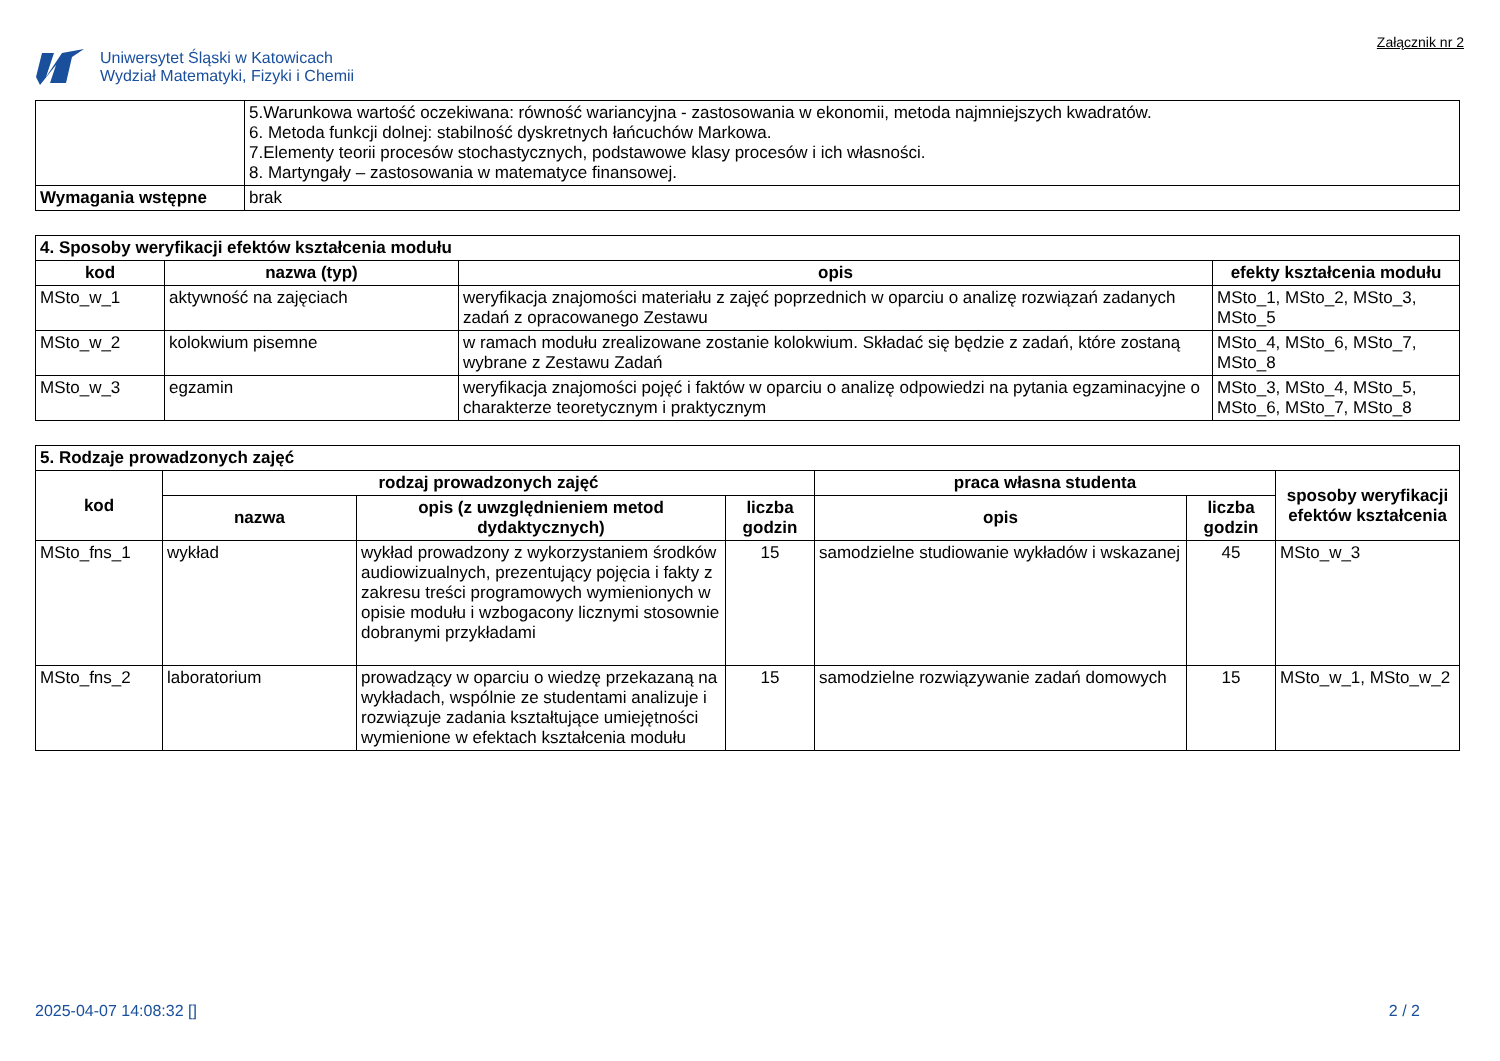Uniwersytet Śląski w Katowicach
Wydział Matematyki, Fizyki i Chemii
Załącznik nr 2
| | 5.Warunkowa wartość oczekiwana: równość wariancyjna - zastosowania w ekonomii, metoda najmniejszych kwadratów. 6. Metoda funkcji dolnej: stabilność dyskretnych łańcuchów Markowa. 7.Elementy teorii procesów stochastycznych, podstawowe klasy procesów i ich własności. 8. Martyngały – zastosowania w matematyce finansowej. |
| Wymagania wstępne | brak |
| 4. Sposoby weryfikacji efektów kształcenia modułu | | | |
| kod | nazwa (typ) | opis | efekty kształcenia modułu |
| MSto_w_1 | aktywność na zajęciach | weryfikacja znajomości materiału z zajęć poprzednich w oparciu o analizę rozwiązań zadanych zadań z opracowanego Zestawu | MSto_1, MSto_2, MSto_3, MSto_5 |
| MSto_w_2 | kolokwium pisemne | w ramach modułu zrealizowane zostanie kolokwium. Składać się będzie z zadań, które zostaną wybrane z Zestawu Zadań | MSto_4, MSto_6, MSto_7, MSto_8 |
| MSto_w_3 | egzamin | weryfikacja znajomości pojęć i faktów w oparciu o analizę odpowiedzi na pytania egzaminacyjne o charakterze teoretycznym i praktycznym | MSto_3, MSto_4, MSto_5, MSto_6, MSto_7, MSto_8 |
| 5. Rodzaje prowadzonych zajęć | | | | | | |
| kod | rodzaj prowadzonych zajęć | | | praca własna studenta | | sposoby weryfikacji efektów kształcenia |
| | nazwa | opis (z uwzględnieniem metod dydaktycznych) | liczba godzin | opis | liczba godzin | |
| MSto_fns_1 | wykład | wykład prowadzony z wykorzystaniem środków audiowizualnych, prezentujący pojęcia i fakty z zakresu treści programowych wymienionych w opisie modułu i wzbogacony licznymi stosownie dobranymi przykładami | 15 | samodzielne studiowanie wykładów i wskazanej | 45 | MSto_w_3 |
| MSto_fns_2 | laboratorium | prowadzący w oparciu o wiedzę przekazaną na wykładach, wspólnie ze studentami analizuje i rozwiązuje zadania kształtujące umiejętności wymienione w efektach kształcenia modułu | 15 | samodzielne rozwiązywanie zadań domowych | 15 | MSto_w_1, MSto_w_2 |
2025-04-07 14:08:32 [] 2 / 2